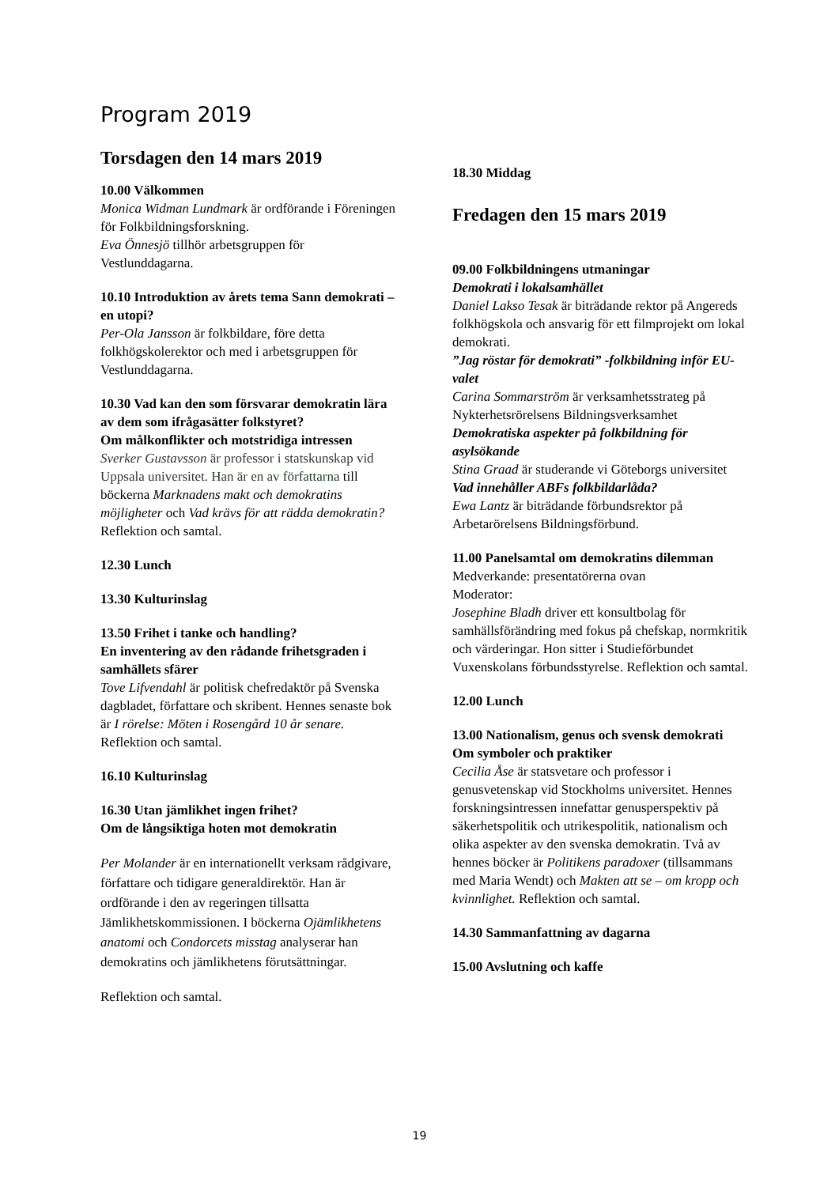Program 2019
Torsdagen den 14 mars 2019
10.00 Välkommen
Monica Widman Lundmark är ordförande i Föreningen för Folkbildningsforskning.
Eva Önnesjö tillhör arbetsgruppen för Vestlunddagarna.
10.10 Introduktion av årets tema Sann demokrati – en utopi?
Per-Ola Jansson är folkbildare, före detta folkhögskolerektor och med i arbetsgruppen för Vestlunddagarna.
10.30 Vad kan den som försvarar demokratin lära av dem som ifrågasätter folkstyret?
Om målkonflikter och motstridiga intressen
Sverker Gustavsson är professor i statskunskap vid Uppsala universitet. Han är en av författarna till böckerna Marknadens makt och demokratins möjligheter och Vad krävs för att rädda demokratin? Reflektion och samtal.
12.30 Lunch
13.30 Kulturinslag
13.50 Frihet i tanke och handling?
En inventering av den rådande frihetsgraden i samhällets sfärer
Tove Lifvendahl är politisk chefredaktör på Svenska dagbladet, författare och skribent. Hennes senaste bok är I rörelse: Möten i Rosengård 10 år senare. Reflektion och samtal.
16.10 Kulturinslag
16.30 Utan jämlikhet ingen frihet?
Om de långsiktiga hoten mot demokratin
Per Molander är en internationellt verksam rådgivare, författare och tidigare generaldirektör. Han är ordförande i den av regeringen tillsatta Jämlikhetskommissionen. I böckerna Ojämlikhetens
anatomi och Condorcets misstag analyserar han demokratins och jämlikhetens förutsättningar.
Reflektion och samtal.
18.30 Middag
Fredagen den 15 mars 2019
09.00 Folkbildningens utmaningar
Demokrati i lokalsamhället
Daniel Lakso Tesak är biträdande rektor på Angereds folkhögskola och ansvarig för ett filmprojekt om lokal demokrati.
”Jag röstar för demokrati” -folkbildning inför EU-valet
Carina Sommarström är verksamhetsstrateg på Nykterhetsrörelsens Bildningsverksamhet
Demokratiska aspekter på folkbildning för asylsökande
Stina Graad är studerande vi Göteborgs universitet
Vad innehåller ABFs folkbildarlåda?
Ewa Lantz är biträdande förbundsrektor på Arbetarörelsens Bildningsförbund.
11.00 Panelsamtal om demokratins dilemman
Medverkande: presentatörerna ovan
Moderator:
Josephine Bladh driver ett konsultbolag för samhällsförändring med fokus på chefskap, normkritik och värderingar. Hon sitter i Studieförbundet Vuxenskolans förbundsstyrelse. Reflektion och samtal.
12.00 Lunch
13.00 Nationalism, genus och svensk demokrati
Om symboler och praktiker
Cecilia Åse är statsvetare och professor i genusvetenskap vid Stockholms universitet. Hennes forskningsintressen innefattar genusperspektiv på säkerhetspolitik och utrikespolitik, nationalism och olika aspekter av den svenska demokratin. Två av hennes böcker är Politikens paradoxer (tillsammans med Maria Wendt) och Makten att se – om kropp och kvinnlighet. Reflektion och samtal.
14.30 Sammanfattning av dagarna
15.00 Avslutning och kaffe
19